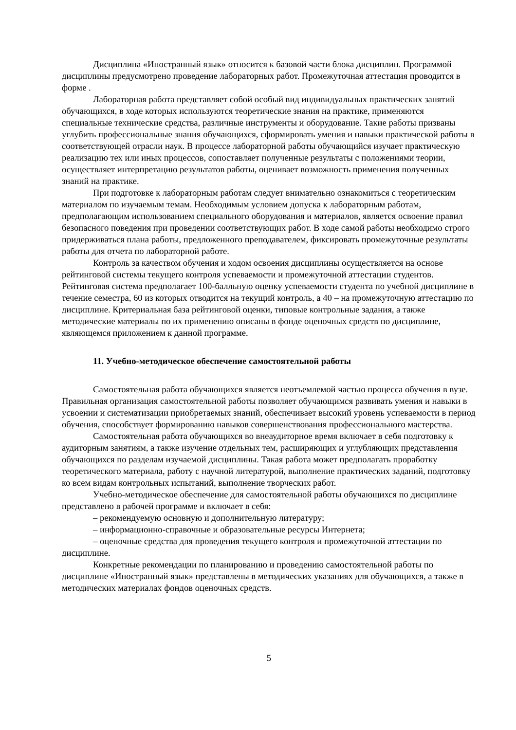Дисциплина «Иностранный язык» относится к базовой части блока дисциплин. Программой дисциплины предусмотрено проведение лабораторных работ. Промежуточная аттестация проводится в форме .
Лабораторная работа представляет собой особый вид индивидуальных практических занятий обучающихся, в ходе которых используются теоретические знания на практике, применяются специальные технические средства, различные инструменты и оборудование. Такие работы призваны углубить профессиональные знания обучающихся, сформировать умения и навыки практической работы в соответствующей отрасли наук. В процессе лабораторной работы обучающийся изучает практическую реализацию тех или иных процессов, сопоставляет полученные результаты с положениями теории, осуществляет интерпретацию результатов работы, оценивает возможность применения полученных знаний на практике.
При подготовке к лабораторным работам следует внимательно ознакомиться с теоретическим материалом по изучаемым темам. Необходимым условием допуска к лабораторным работам, предполагающим использованием специального оборудования и материалов, является освоение правил безопасного поведения при проведении соответствующих работ. В ходе самой работы необходимо строго придерживаться плана работы, предложенного преподавателем, фиксировать промежуточные результаты работы для отчета по лабораторной работе.
Контроль за качеством обучения и ходом освоения дисциплины осуществляется на основе рейтинговой системы текущего контроля успеваемости и промежуточной аттестации студентов. Рейтинговая система предполагает 100-балльную оценку успеваемости студента по учебной дисциплине в течение семестра, 60 из которых отводится на текущий контроль, а 40 – на промежуточную аттестацию по дисциплине. Критериальная база рейтинговой оценки, типовые контрольные задания, а также методические материалы по их применению описаны в фонде оценочных средств по дисциплине, являющемся приложением к данной программе.
11. Учебно-методическое обеспечение самостоятельной работы
Самостоятельная работа обучающихся является неотъемлемой частью процесса обучения в вузе. Правильная организация самостоятельной работы позволяет обучающимся развивать умения и навыки в усвоении и систематизации приобретаемых знаний, обеспечивает высокий уровень успеваемости в период обучения, способствует формированию навыков совершенствования профессионального мастерства.
Самостоятельная работа обучающихся во внеаудиторное время включает в себя подготовку к аудиторным занятиям, а также изучение отдельных тем, расширяющих и углубляющих представления обучающихся по разделам изучаемой дисциплины. Такая работа может предполагать проработку теоретического материала, работу с научной литературой, выполнение практических заданий, подготовку ко всем видам контрольных испытаний, выполнение творческих работ.
Учебно-методическое обеспечение для самостоятельной работы обучающихся по дисциплине представлено в рабочей программе и включает в себя:
– рекомендуемую основную и дополнительную литературу;
– информационно-справочные и образовательные ресурсы Интернета;
– оценочные средства для проведения текущего контроля и промежуточной аттестации по дисциплине.
Конкретные рекомендации по планированию и проведению самостоятельной работы по дисциплине «Иностранный язык» представлены в методических указаниях для обучающихся, а также в методических материалах фондов оценочных средств.
5